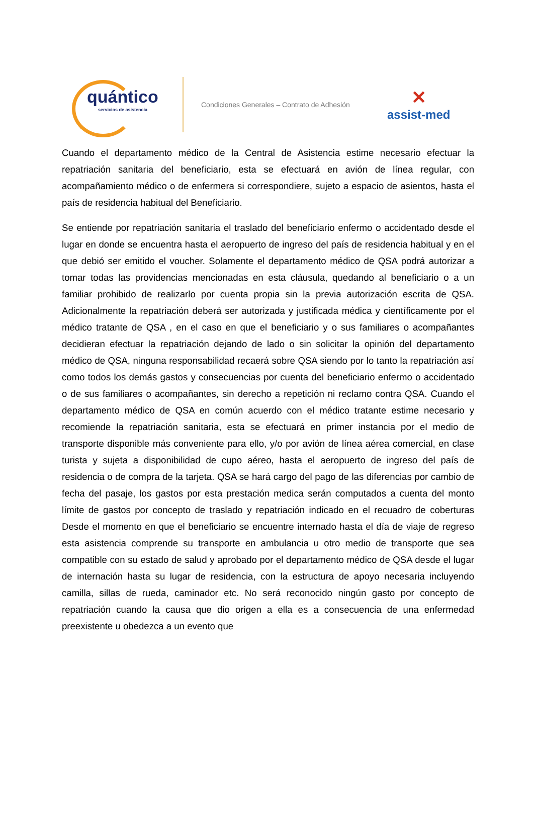quántico
servicios de asistencia
Condiciones Generales – Contrato de Adhesión
✕
assist-med
Cuando el departamento médico de la Central de Asistencia estime necesario efectuar la repatriación sanitaria del beneficiario, esta se efectuará en avión de línea regular, con acompañamiento médico o de enfermera si correspondiere, sujeto a espacio de asientos, hasta el país de residencia habitual del Beneficiario.
Se entiende por repatriación sanitaria el traslado del beneficiario enfermo o accidentado desde el lugar en donde se encuentra hasta el aeropuerto de ingreso del país de residencia habitual y en el que debió ser emitido el voucher. Solamente el departamento médico de QSA podrá autorizar a tomar todas las providencias mencionadas en esta cláusula, quedando al beneficiario o a un familiar prohibido de realizarlo por cuenta propia sin la previa autorización escrita de QSA. Adicionalmente la repatriación deberá ser autorizada y justificada médica y científicamente por el médico tratante de QSA , en el caso en que el beneficiario y o sus familiares o acompañantes decidieran efectuar la repatriación dejando de lado o sin solicitar la opinión del departamento médico de QSA, ninguna responsabilidad recaerá sobre QSA siendo por lo tanto la repatriación así como todos los demás gastos y consecuencias por cuenta del beneficiario enfermo o accidentado o de sus familiares o acompañantes, sin derecho a repetición ni reclamo contra QSA. Cuando el departamento médico de QSA en común acuerdo con el médico tratante estime necesario y recomiende la repatriación sanitaria, esta se efectuará en primer instancia por el medio de transporte disponible más conveniente para ello, y/o por avión de línea aérea comercial, en clase turista y sujeta a disponibilidad de cupo aéreo, hasta el aeropuerto de ingreso del país de residencia o de compra de la tarjeta. QSA se hará cargo del pago de las diferencias por cambio de fecha del pasaje, los gastos por esta prestación medica serán computados a cuenta del monto límite de gastos por concepto de traslado y repatriación indicado en el recuadro de coberturas Desde el momento en que el beneficiario se encuentre internado hasta el día de viaje de regreso esta asistencia comprende su transporte en ambulancia u otro medio de transporte que sea compatible con su estado de salud y aprobado por el departamento médico de QSA desde el lugar de internación hasta su lugar de residencia, con la estructura de apoyo necesaria incluyendo camilla, sillas de rueda, caminador etc. No será reconocido ningún gasto por concepto de repatriación cuando la causa que dio origen a ella es a consecuencia de una enfermedad preexistente u obedezca a un evento que